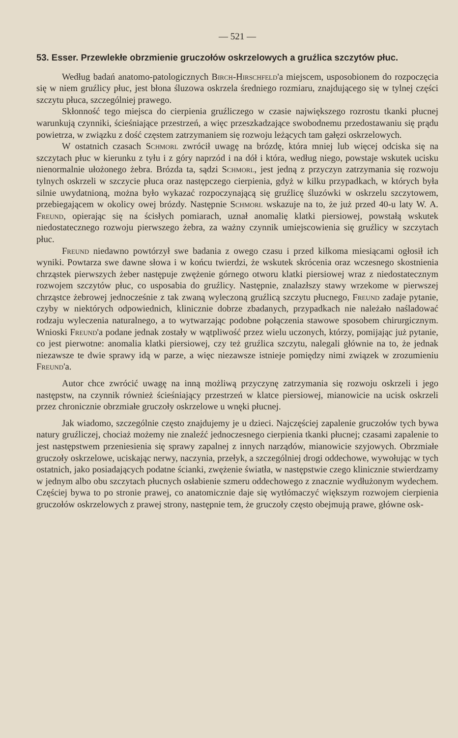— 521 —
53. Esser. Przewlekłe obrzmienie gruczołów oskrzelowych a gruźlica szczytów płuc.
Według badań anatomo-patologicznych Birch-Hirschfeld'a miejscem, usposobionem do rozpoczęcia się w niem gruźlicy płuc, jest błona śluzowa oskrzela średniego rozmiaru, znajdującego się w tylnej części szczytu płuca, szczególniej prawego.
Skłonność tego miejsca do cierpienia gruźliczego w czasie największego rozrostu tkanki płucnej warunkują czynniki, ścieśniające przestrzeń, a więc przeszkadzające swobodnemu przedostawaniu się prądu powietrza, w związku z dość częstem zatrzymaniem się rozwoju leżących tam gałęzi oskrzelowych.
W ostatnich czasach Schmorl zwrócił uwagę na brózdę, która mniej lub więcej odciska się na szczytach płuc w kierunku z tyłu i z góry naprzód i na dół i która, według niego, powstaje wskutek ucisku nienormalnie ułożonego żebra. Brózda ta, sądzi Schmorl, jest jedną z przyczyn zatrzymania się rozwoju tylnych oskrzeli w szczycie płuca oraz następczego cierpienia, gdyż w kilku przypadkach, w których była silnie uwydatnioną, można było wykazać rozpoczynającą się gruźlicę śluzówki w oskrzelu szczytowem, przebiegającem w okolicy owej brózdy. Następnie Schmorl wskazuje na to, że już przed 40-u laty W. A. Freund, opierając się na ścisłych pomiarach, uznał anomalię klatki piersiowej, powstałą wskutek niedostatecznego rozwoju pierwszego żebra, za ważny czynnik umiejscowienia się gruźlicy w szczytach płuc.
Freund niedawno powtórzył swe badania z owego czasu i przed kilkoma miesiącami ogłosił ich wyniki. Powtarza swe dawne słowa i w końcu twierdzi, że wskutek skrócenia oraz wczesnego skostnienia chrząstek pierwszych żeber następuje zwężenie górnego otworu klatki piersiowej wraz z niedostatecznym rozwojem szczytów płuc, co usposabia do gruźlicy. Następnie, znalazłszy stawy wrzekome w pierwszej chrząstce żebrowej jednocześnie z tak zwaną wyleczoną gruźlicą szczytu płucnego, Freund zadaje pytanie, czyby w niektórych odpowiednich, klinicznie dobrze zbadanych, przypadkach nie należało naśladować rodzaju wyleczenia naturalnego, a to wytwarzając podobne połączenia stawowe sposobem chirurgicznym. Wnioski Freund'a podane jednak zostały w wątpliwość przez wielu uczonych, którzy, pomijając już pytanie, co jest pierwotne: anomalia klatki piersiowej, czy też gruźlica szczytu, nalegali głównie na to, że jednak niezawsze te dwie sprawy idą w parze, a więc niezawsze istnieje pomiędzy nimi związek w zrozumieniu Freund'a.
Autor chce zwrócić uwagę na inną możliwą przyczynę zatrzymania się rozwoju oskrzeli i jego następstw, na czynnik również ścieśniający przestrzeń w klatce piersiowej, mianowicie na ucisk oskrzeli przez chronicznie obrzmiałe gruczoły oskrzelowe u wnęki płucnej.
Jak wiadomo, szczególnie często znajdujemy je u dzieci. Najczęściej zapalenie gruczołów tych bywa natury gruźliczej, chociaż możemy nie znaleźć jednoczesnego cierpienia tkanki płucnej; czasami zapalenie to jest następstwem przeniesienia się sprawy zapalnej z innych narządów, mianowicie szyjowych. Obrzmiałe gruczoły oskrzelowe, uciskając nerwy, naczynia, przełyk, a szczególniej drogi oddechowe, wywołując w tych ostatnich, jako posiadających podatne ścianki, zwężenie światła, w następstwie czego klinicznie stwierdzamy w jednym albo obu szczytach płucnych osłabienie szmeru oddechowego z znacznie wydłużonym wydechem. Częściej bywa to po stronie prawej, co anatomicznie daje się wytłómaczyć większym rozwojem cierpienia gruczołów oskrzelowych z prawej strony, następnie tem, że gruczoły często obejmują prawe, główne osk-